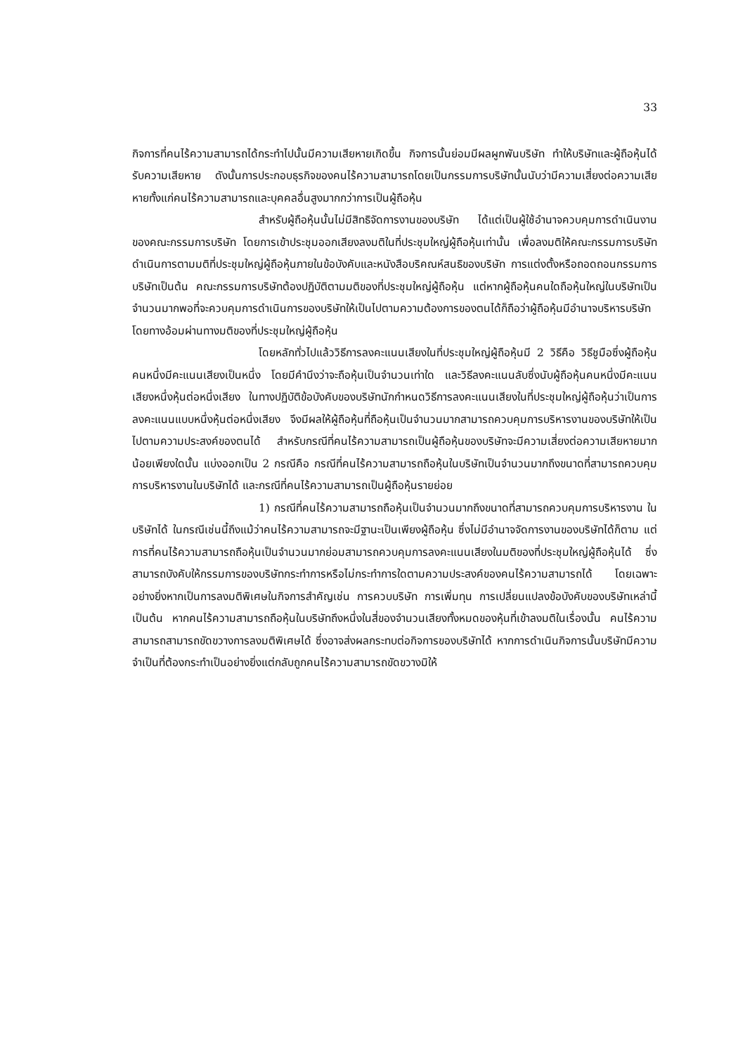33
กิจการที่คนไร้ความสามารถได้กระทำไปนั้นมีความเสียหายเกิดขึ้น กิจการนั้นย่อมมีผลผูกพันบริษัท ทำให้บริษัทและผู้ถือหุ้นได้รับความเสียหาย ดังนั้นการประกอบธุรกิจของคนไร้ความสามารถโดยเป็นกรรมการบริษัทนั้นนับว่ามีความเสี่ยงต่อความเสียหายทั้งแก่คนไร้ความสามารถและบุคคลอื่นสูงมากกว่าการเป็นผู้ถือหุ้น
สำหรับผู้ถือหุ้นนั้นไม่มีสิทธิจัดการงานของบริษัท ได้แต่เป็นผู้ใช้อำนาจควบคุมการดำเนินงานของคณะกรรมการบริษัท โดยการเข้าประชุมออกเสียงลงมติในที่ประชุมใหญ่ผู้ถือหุ้นเท่านั้น เพื่อลงมติให้คณะกรรมการบริษัทดำเนินการตามมติที่ประชุมใหญ่ผู้ถือหุ้นภายในข้อบังคับและหนังสือบริคณห์สนธิของบริษัท การแต่งตั้งหรือถอดถอนกรรมการบริษัทเป็นต้น คณะกรรมการบริษัทต้องปฏิบัติตามมติของที่ประชุมใหญ่ผู้ถือหุ้น แต่หากผู้ถือหุ้นคนใดถือหุ้นใหญ่ในบริษัทเป็นจำนวนมากพอที่จะควบคุมการดำเนินการของบริษัทให้เป็นไปตามความต้องการของตนได้ก็ถือว่าผู้ถือหุ้นมีอำนาจบริหารบริษัทโดยทางอ้อมผ่านทางมติของที่ประชุมใหญ่ผู้ถือหุ้น
โดยหลักทั่วไปแล้ววิธีการลงคะแนนเสียงในที่ประชุมใหญ่ผู้ถือหุ้นมี 2 วิธีคือ วิธีชูมือซึ่งผู้ถือหุ้นคนหนึ่งมีคะแนนเสียงเป็นหนึ่ง โดยมีคำนึงว่าจะถือหุ้นเป็นจำนวนเท่าใด และวิธีลงคะแนนลับซึ่งนับผู้ถือหุ้นคนหนึ่งมีคะแนนเสียงหนึ่งหุ้นต่อหนึ่งเสียง ในทางปฏิบัติข้อบังคับของบริษัทนักกำหนดวิธีการลงคะแนนเสียงในที่ประชุมใหญ่ผู้ถือหุ้นว่าเป็นการลงคะแนนแบบหนึ่งหุ้นต่อหนึ่งเสียง จึงมีผลให้ผู้ถือหุ้นที่ถือหุ้นเป็นจำนวนมากสามารถควบคุมการบริหารงานของบริษัทให้เป็นไปตามความประสงค์ของตนได้ สำหรับกรณีที่คนไร้ความสามารถเป็นผู้ถือหุ้นของบริษัทจะมีความเสี่ยงต่อความเสียหายมากน้อยเพียงใดนั้น แบ่งออกเป็น 2 กรณีคือ กรณีที่คนไร้ความสามารถถือหุ้นในบริษัทเป็นจำนวนมากถึงขนาดที่สามารถควบคุมการบริหารงานในบริษัทได้ และกรณีที่คนไร้ความสามารถเป็นผู้ถือหุ้นรายย่อย
1) กรณีที่คนไร้ความสามารถถือหุ้นเป็นจำนวนมากถึงขนาดที่สามารถควบคุมการบริหารงาน ในบริษัทได้ ในกรณีเช่นนี้ถึงแม้ว่าคนไร้ความสามารถจะมีฐานะเป็นเพียงผู้ถือหุ้น ซึ่งไม่มีอำนาจจัดการงานของบริษัทได้ก็ตาม แต่การที่คนไร้ความสามารถถือหุ้นเป็นจำนวนมากย่อมสามารถควบคุมการลงคะแนนเสียงในมติของที่ประชุมใหญ่ผู้ถือหุ้นได้ ซึ่งสามารถบังคับให้กรรมการของบริษัทกระทำการหรือไม่กระทำการใดตามความประสงค์ของคนไร้ความสามารถได้ โดยเฉพาะอย่างยิ่งหากเป็นการลงมติพิเศษในกิจการสำคัญเช่น การควบบริษัท การเพิ่มทุน การเปลี่ยนแปลงข้อบังคับของบริษัทเหล่านี้เป็นต้น หากคนไร้ความสามารถถือหุ้นในบริษัทถึงหนึ่งในสี่ของจำนวนเสียงทั้งหมดของหุ้นที่เข้าลงมติในเรื่องนั้น คนไร้ความสามารถสามารถขัดขวางการลงมติพิเศษได้ ซึ่งอาจส่งผลกระทบต่อกิจการของบริษัทได้ หากการดำเนินกิจการนั้นบริษัทมีความจำเป็นที่ต้องกระทำเป็นอย่างยิ่งแต่กลับถูกคนไร้ความสามารถขัดขวางมิให้